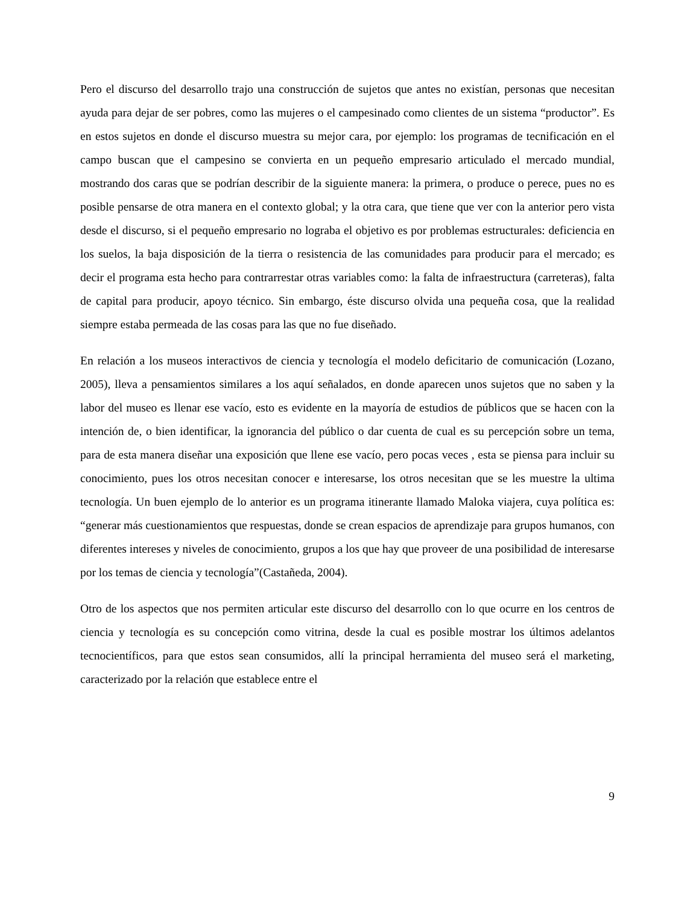Pero el discurso del desarrollo trajo una construcción de sujetos que antes no existían, personas que necesitan ayuda para dejar de ser pobres, como las mujeres o el campesinado como clientes de un sistema “productor”. Es en estos sujetos en donde el discurso muestra su mejor cara, por ejemplo: los programas de tecnificación en el campo buscan que el campesino se convierta en un pequeño empresario articulado el mercado mundial, mostrando dos caras que se podrían describir de la siguiente manera: la primera, o produce o perece, pues no es posible pensarse de otra manera en el contexto global; y la otra cara, que tiene que ver con la anterior pero vista desde el discurso, si el pequeño empresario no lograba el objetivo es por problemas estructurales: deficiencia en los suelos, la baja disposición de la tierra o resistencia de las comunidades para producir para el mercado; es decir el programa esta hecho para contrarrestar otras variables como: la falta de infraestructura (carreteras), falta de capital para producir, apoyo técnico. Sin embargo, éste discurso olvida una pequeña cosa, que la realidad siempre estaba permeada de las cosas para las que no fue diseñado.
En relación a los museos interactivos de ciencia y tecnología el modelo deficitario de comunicación (Lozano, 2005), lleva a pensamientos similares a los aquí señalados, en donde aparecen unos sujetos que no saben y la labor del museo es llenar ese vacío, esto es evidente en la mayoría de estudios de públicos que se hacen con la intención de, o bien identificar, la ignorancia del público o dar cuenta de cual es su percepción sobre un tema, para de esta manera diseñar una exposición que llene ese vacío, pero pocas veces , esta se piensa para incluir su conocimiento, pues los otros necesitan conocer e interesarse, los otros necesitan que se les muestre la ultima tecnología. Un buen ejemplo de lo anterior es un programa itinerante llamado Maloka viajera, cuya política es: “generar más cuestionamientos que respuestas, donde se crean espacios de aprendizaje para grupos humanos, con diferentes intereses y niveles de conocimiento, grupos a los que hay que proveer de una posibilidad de interesarse por los temas de ciencia y tecnología”(Castañeda, 2004).
Otro de los aspectos que nos permiten articular este discurso del desarrollo con lo que ocurre en los centros de ciencia y tecnología es su concepción como vitrina, desde la cual es posible mostrar los últimos adelantos tecnocientíficos, para que estos sean consumidos, allí la principal herramienta del museo será el marketing, caracterizado por la relación que establece entre el
9